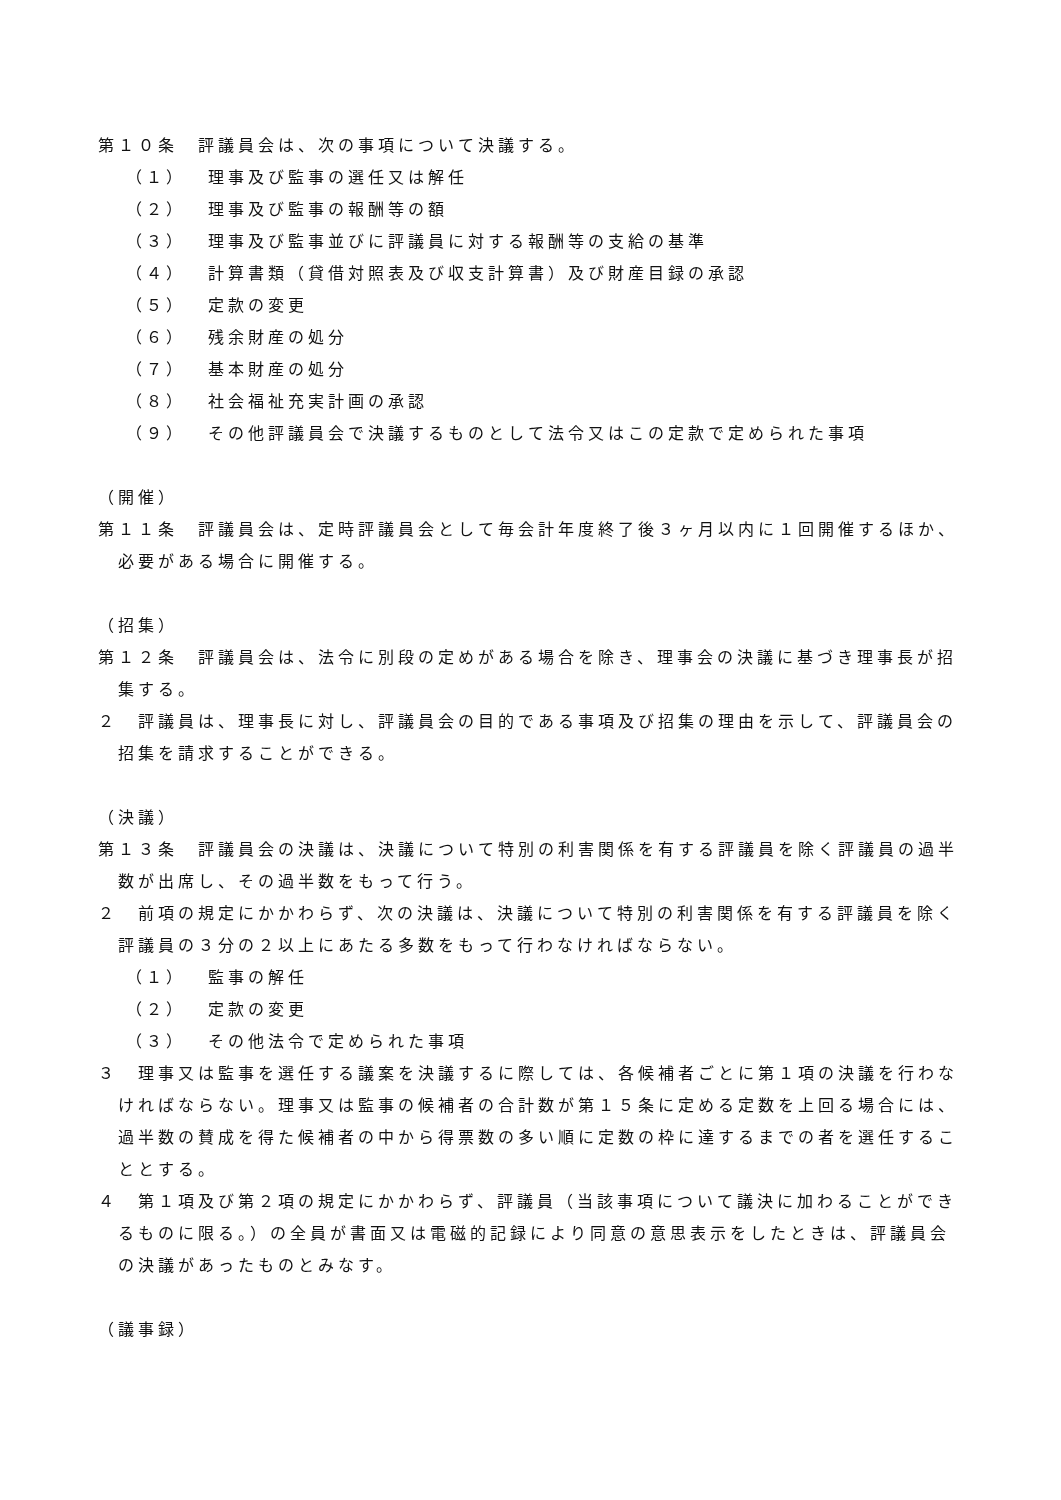第１０条　評議員会は、次の事項について決議する。
（１） 理事及び監事の選任又は解任
（２） 理事及び監事の報酬等の額
（３） 理事及び監事並びに評議員に対する報酬等の支給の基準
（４） 計算書類（貸借対照表及び収支計算書）及び財産目録の承認
（５） 定款の変更
（６） 残余財産の処分
（７） 基本財産の処分
（８） 社会福祉充実計画の承認
（９） その他評議員会で決議するものとして法令又はこの定款で定められた事項
（開催）
第１１条　評議員会は、定時評議員会として毎会計年度終了後３ヶ月以内に１回開催するほか、必要がある場合に開催する。
（招集）
第１２条　評議員会は、法令に別段の定めがある場合を除き、理事会の決議に基づき理事長が招集する。
２　評議員は、理事長に対し、評議員会の目的である事項及び招集の理由を示して、評議員会の招集を請求することができる。
（決議）
第１３条　評議員会の決議は、決議について特別の利害関係を有する評議員を除く評議員の過半数が出席し、その過半数をもって行う。
２　前項の規定にかかわらず、次の決議は、決議について特別の利害関係を有する評議員を除く評議員の３分の２以上にあたる多数をもって行わなければならない。
（１） 監事の解任
（２） 定款の変更
（３） その他法令で定められた事項
３　理事又は監事を選任する議案を決議するに際しては、各候補者ごとに第１項の決議を行わなければならない。理事又は監事の候補者の合計数が第１５条に定める定数を上回る場合には、過半数の賛成を得た候補者の中から得票数の多い順に定数の枠に達するまでの者を選任することとする。
４　第１項及び第２項の規定にかかわらず、評議員（当該事項について議決に加わることができるものに限る。）の全員が書面又は電磁的記録により同意の意思表示をしたときは、評議員会の決議があったものとみなす。
（議事録）